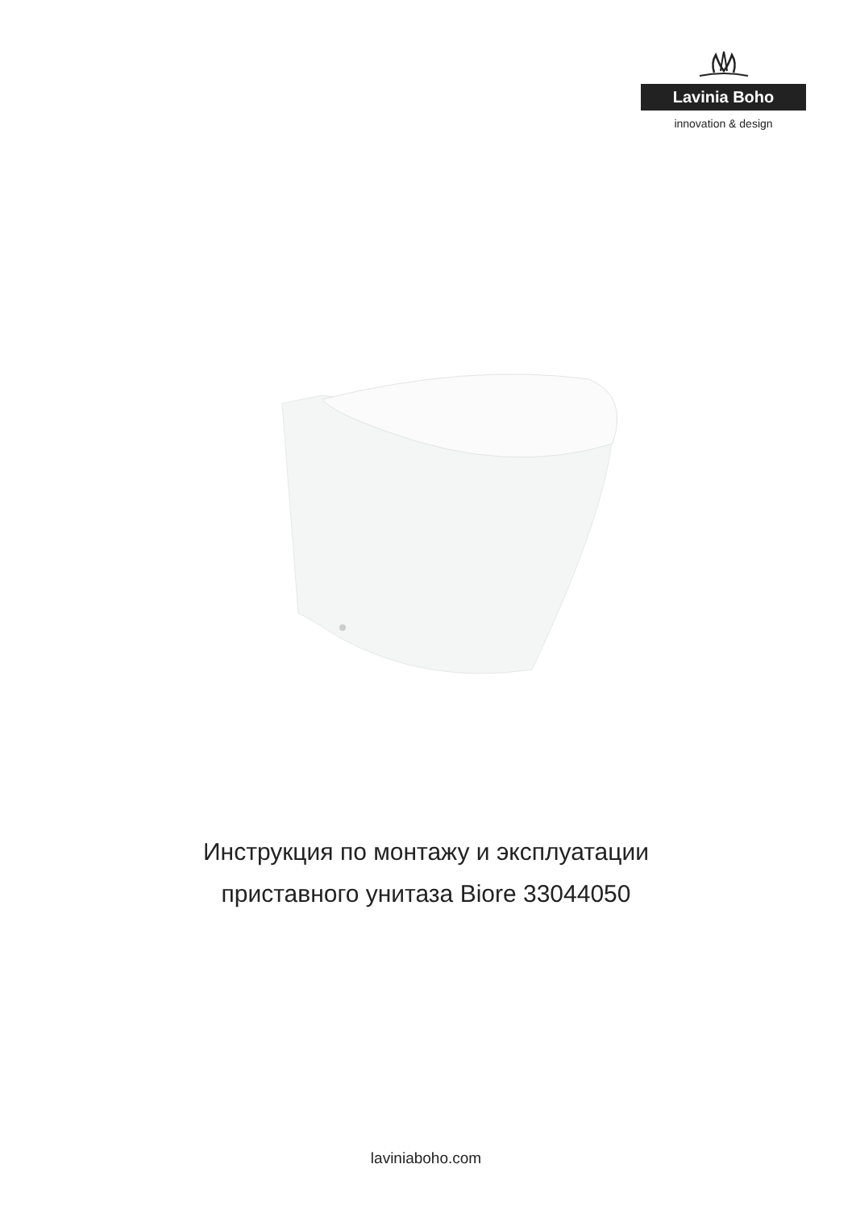Lavinia Boho
innovation & design
Инструкция по монтажу и эксплуатации
приставного унитаза Biore 33044050
laviniaboho.com